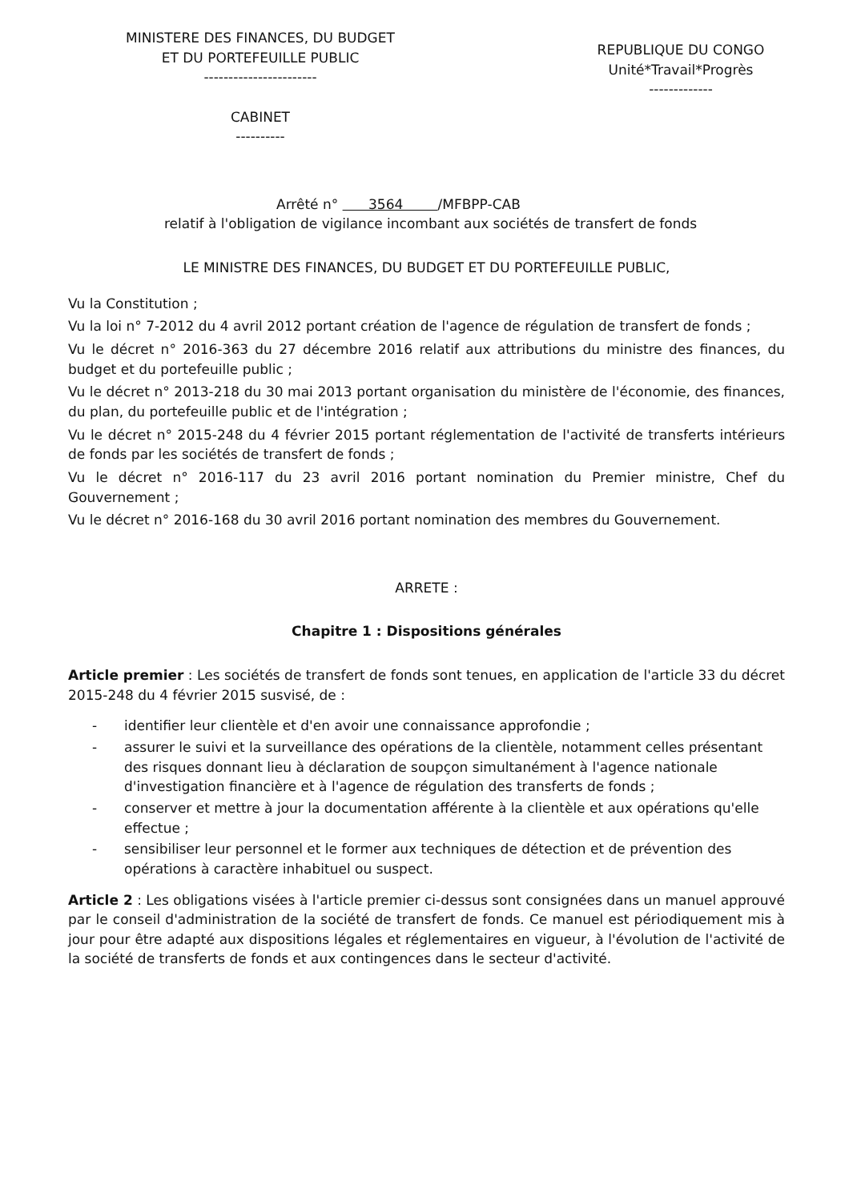MINISTERE DES FINANCES, DU BUDGET
ET DU PORTEFEUILLE PUBLIC
-----------------------
CABINET
----------
REPUBLIQUE DU CONGO
Unité*Travail*Progrès
-------------
Arrêté n° 3564 /MFBPP-CAB
relatif à l'obligation de vigilance incombant aux sociétés de transfert de fonds
LE MINISTRE DES FINANCES, DU BUDGET ET DU PORTEFEUILLE PUBLIC,
Vu la Constitution ;
Vu la loi n° 7-2012 du 4 avril 2012 portant création de l'agence de régulation de transfert de fonds ;
Vu le décret n° 2016-363 du 27 décembre 2016 relatif aux attributions du ministre des finances, du budget et du portefeuille public ;
Vu le décret n° 2013-218 du 30 mai 2013 portant organisation du ministère de l'économie, des finances, du plan, du portefeuille public et de l'intégration ;
Vu le décret n° 2015-248 du 4 février 2015 portant réglementation de l'activité de transferts intérieurs de fonds par les sociétés de transfert de fonds ;
Vu le décret n° 2016-117 du 23 avril 2016 portant nomination du Premier ministre, Chef du Gouvernement ;
Vu le décret n° 2016-168 du 30 avril 2016 portant nomination des membres du Gouvernement.
ARRETE :
Chapitre 1 : Dispositions générales
Article premier : Les sociétés de transfert de fonds sont tenues, en application de l'article 33 du décret 2015-248 du 4 février 2015 susvisé, de :
- identifier leur clientèle et d'en avoir une connaissance approfondie ;
- assurer le suivi et la surveillance des opérations de la clientèle, notamment celles présentant des risques donnant lieu à déclaration de soupçon simultanément à l'agence nationale d'investigation financière et à l'agence de régulation des transferts de fonds ;
- conserver et mettre à jour la documentation afférente à la clientèle et aux opérations qu'elle effectue ;
- sensibiliser leur personnel et le former aux techniques de détection et de prévention des opérations à caractère inhabituel ou suspect.
Article 2 : Les obligations visées à l'article premier ci-dessus sont consignées dans un manuel approuvé par le conseil d'administration de la société de transfert de fonds. Ce manuel est périodiquement mis à jour pour être adapté aux dispositions légales et réglementaires en vigueur, à l'évolution de l'activité de la société de transferts de fonds et aux contingences dans le secteur d'activité.